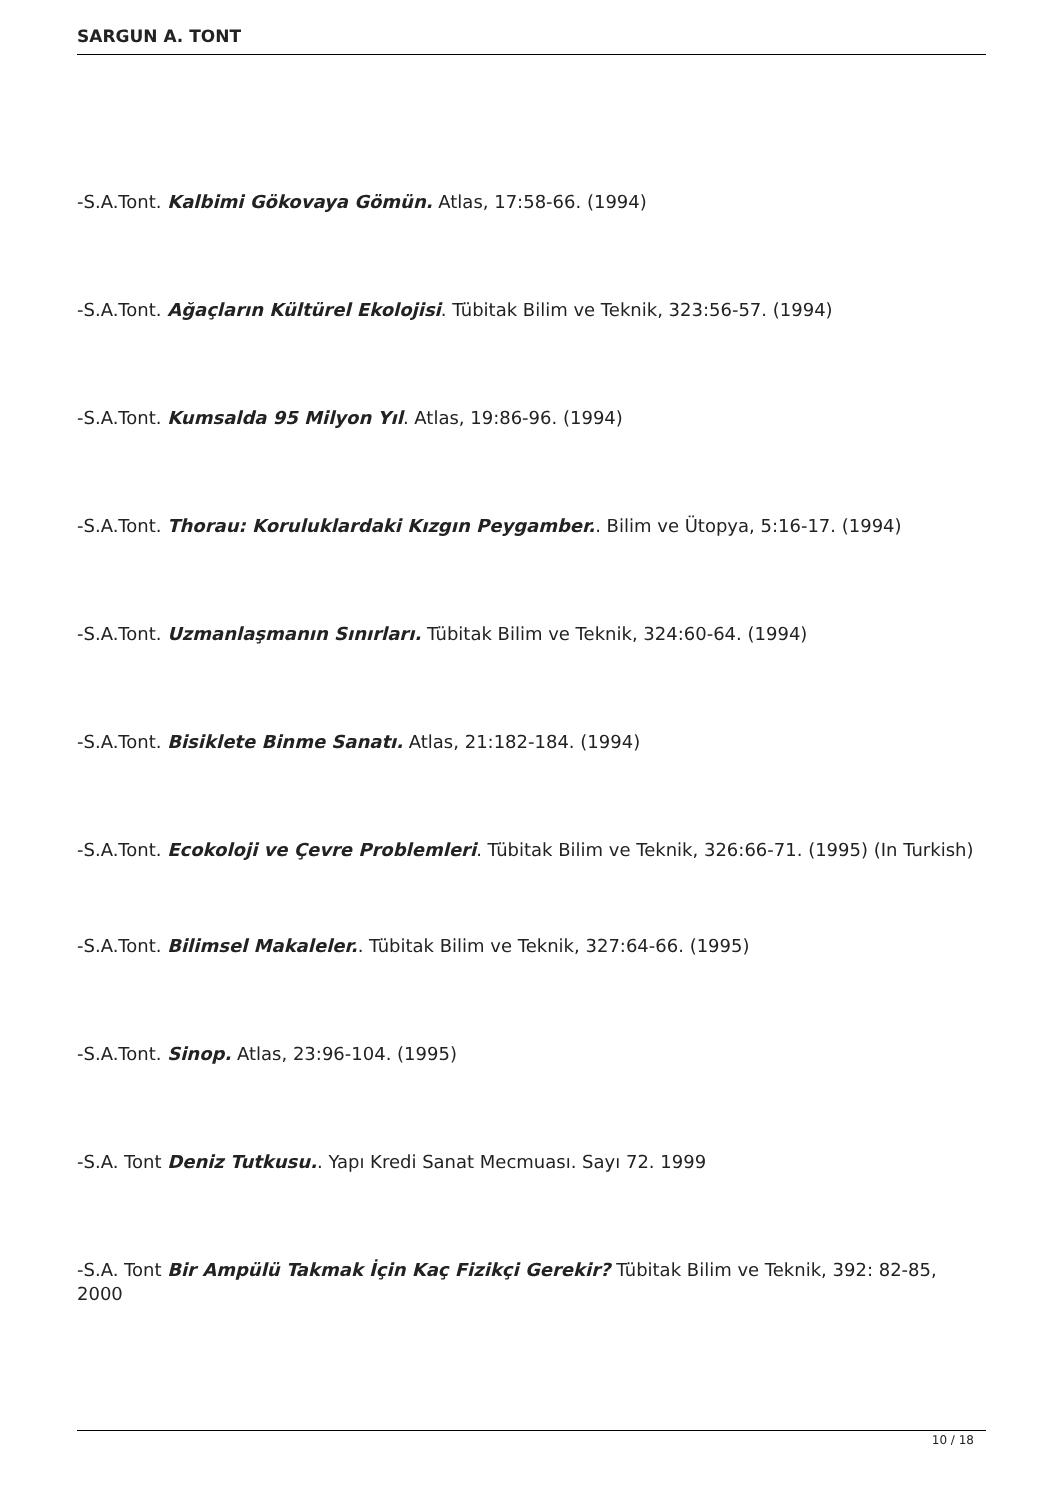SARGUN A. TONT
-S.A.Tont. Kalbimi Gökovaya Gömün. Atlas, 17:58-66. (1994)
-S.A.Tont. Ağaçların Kültürel Ekolojisi. Tübitak Bilim ve Teknik, 323:56-57. (1994)
-S.A.Tont. Kumsalda 95 Milyon Yıl. Atlas, 19:86-96. (1994)
-S.A.Tont. Thorau: Koruluklardaki Kızgın Peygamber.. Bilim ve Ütopya, 5:16-17. (1994)
-S.A.Tont. Uzmanlaşmanın Sınırları. Tübitak Bilim ve Teknik, 324:60-64. (1994)
-S.A.Tont. Bisiklete Binme Sanatı. Atlas, 21:182-184. (1994)
-S.A.Tont. Ecokoloji ve Çevre Problemleri. Tübitak Bilim ve Teknik, 326:66-71. (1995) (In Turkish)
-S.A.Tont. Bilimsel Makaleler.. Tübitak Bilim ve Teknik, 327:64-66. (1995)
-S.A.Tont. Sinop. Atlas, 23:96-104. (1995)
-S.A. Tont Deniz Tutkusu.. Yapı Kredi Sanat Mecmuası. Sayı 72. 1999
-S.A. Tont Bir Ampülü Takmak İçin Kaç Fizikçi Gerekir? Tübitak Bilim ve Teknik, 392: 82-85, 2000
10 / 18